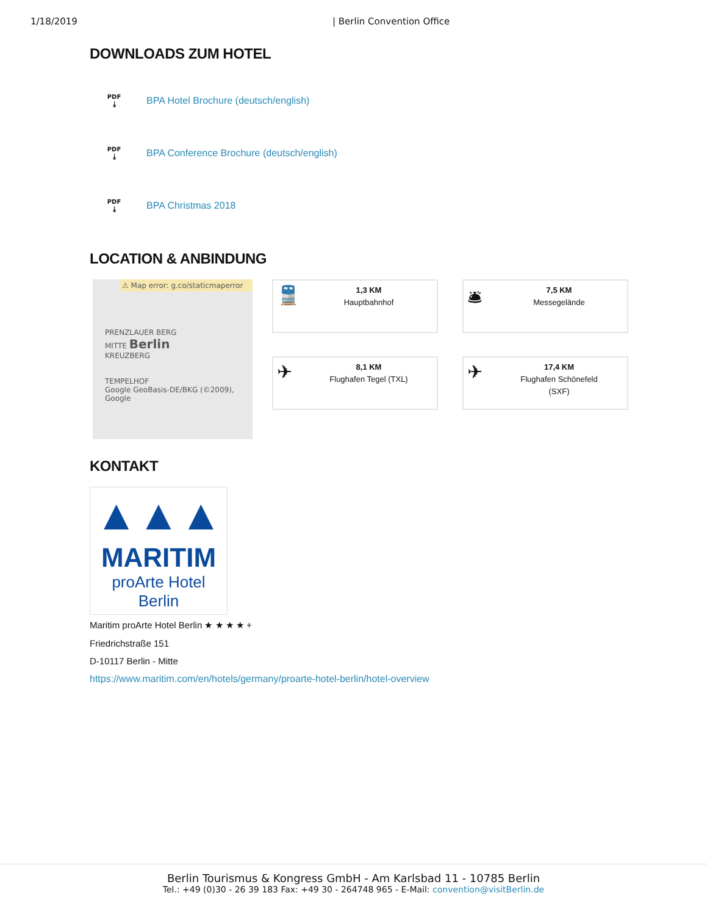1/18/2019 | Berlin Convention Office
DOWNLOADS ZUM HOTEL
PDF
⤓
BPA Hotel Brochure (deutsch/english)
PDF
⤓
BPA Conference Brochure (deutsch/english)
PDF
⤓
BPA Christmas 2018
LOCATION & ANBINDUNG
⚠ Map error: g.co/staticmaperror
PRENZLAUER BERG
MITTE Berlin
KREUZBERG
TEMPELHOF
Google GeoBasis-DE/BKG (©2009), Google
🚆
1,3 KM
Hauptbahnhof
🛎
7,5 KM
Messegelände
✈
8,1 KM
Flughafen Tegel (TXL)
✈
17,4 KM
Flughafen Schönefeld
(SXF)
KONTAKT
▲▲▲
MARITIM
proArte Hotel
Berlin
Maritim proArte Hotel Berlin ★ ★ ★ ★ +
Friedrichstraße 151
D-10117 Berlin - Mitte
https://www.maritim.com/en/hotels/germany/proarte-hotel-berlin/hotel-overview
Berlin Tourismus & Kongress GmbH - Am Karlsbad 11 - 10785 Berlin
Tel.: +49 (0)30 - 26 39 183 Fax: +49 30 - 264748 965 - E-Mail: convention@visitBerlin.de